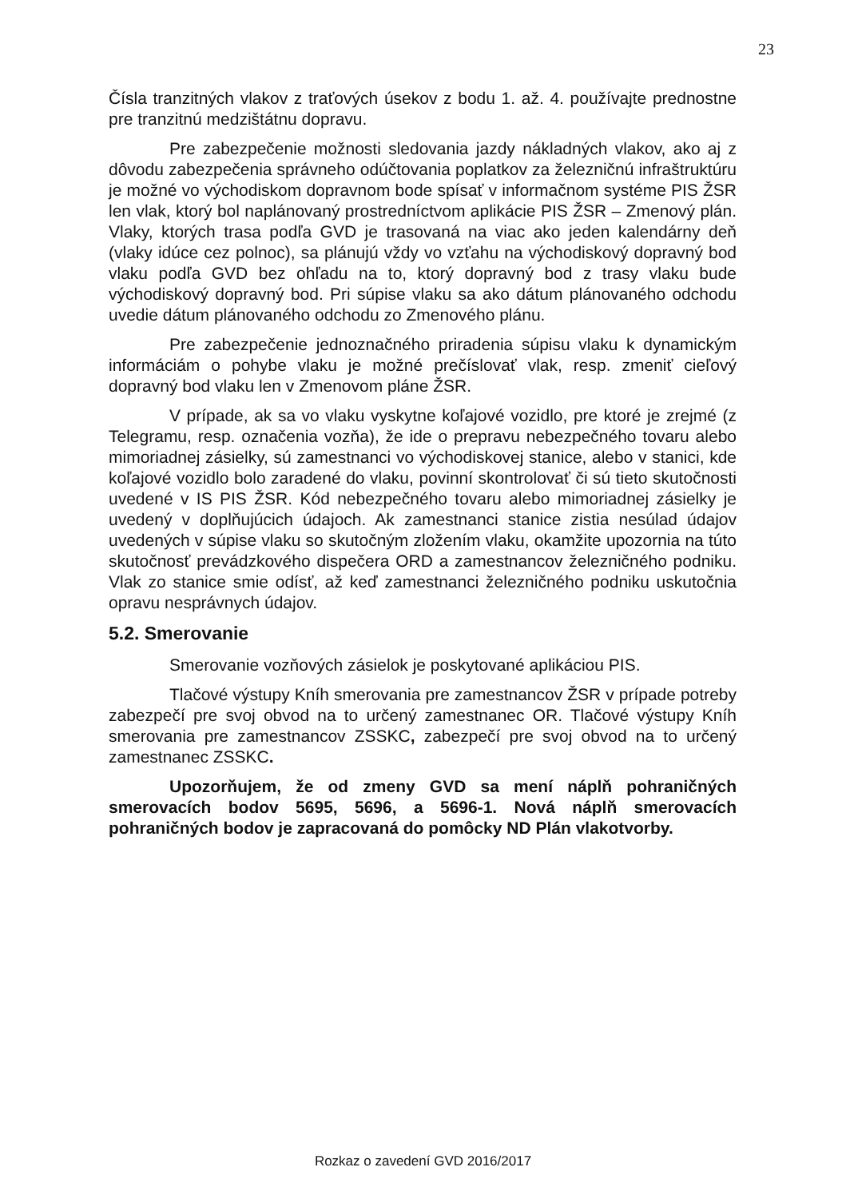23
Čísla tranzitných vlakov z traťových úsekov z bodu 1. až. 4. používajte prednostne pre tranzitnú medzištátnu dopravu.
Pre zabezpečenie možnosti sledovania jazdy nákladných vlakov, ako aj z dôvodu zabezpečenia správneho odúčtovania poplatkov za železničnú infraštruktúru je možné vo východiskom dopravnom bode spísať v informačnom systéme PIS ŽSR len vlak, ktorý bol naplánovaný prostredníctvom aplikácie PIS ŽSR – Zmenový plán. Vlaky, ktorých trasa podľa GVD je trasovaná na viac ako jeden kalendárny deň (vlaky idúce cez polnoc), sa plánujú vždy vo vzťahu na východiskový dopravný bod vlaku podľa GVD bez ohľadu na to, ktorý dopravný bod z trasy vlaku bude východiskový dopravný bod. Pri súpise vlaku sa ako dátum plánovaného odchodu uvedie dátum plánovaného odchodu zo Zmenového plánu.
Pre zabezpečenie jednoznačného priradenia súpisu vlaku k dynamickým informáciám o pohybe vlaku je možné prečíslovať vlak, resp. zmeniť cieľový dopravný bod vlaku len v Zmenovom pláne ŽSR.
V prípade, ak sa vo vlaku vyskytne koľajové vozidlo, pre ktoré je zrejmé (z Telegramu, resp. označenia vozňa), že ide o prepravu nebezpečného tovaru alebo mimoriadnej zásielky, sú zamestnanci vo východiskovej stanice, alebo v stanici, kde koľajové vozidlo bolo zaradené do vlaku, povinní skontrolovať či sú tieto skutočnosti uvedené v IS PIS ŽSR. Kód nebezpečného tovaru alebo mimoriadnej zásielky je uvedený v doplňujúcich údajoch. Ak zamestnanci stanice zistia nesúlad údajov uvedených v súpise vlaku so skutočným zložením vlaku, okamžite upozornia na túto skutočnosť prevádzkového dispečera ORD a zamestnancov železničného podniku. Vlak zo stanice smie odísť, až keď zamestnanci železničného podniku uskutočnia opravu nesprávnych údajov.
5.2. Smerovanie
Smerovanie vozňových zásielok je poskytované aplikáciou PIS.
Tlačové výstupy Kníh smerovania pre zamestnancov ŽSR v prípade potreby zabezpečí pre svoj obvod na to určený zamestnanec OR. Tlačové výstupy Kníh smerovania pre zamestnancov ZSSKC, zabezpečí pre svoj obvod na to určený zamestnanec ZSSKC.
Upozorňujem, že od zmeny GVD sa mení náplň pohraničných smerovacích bodov 5695, 5696, a 5696-1. Nová náplň smerovacích pohraničných bodov je zapracovaná do pomôcky ND Plán vlakotvorby.
Rozkaz o zavedení GVD 2016/2017